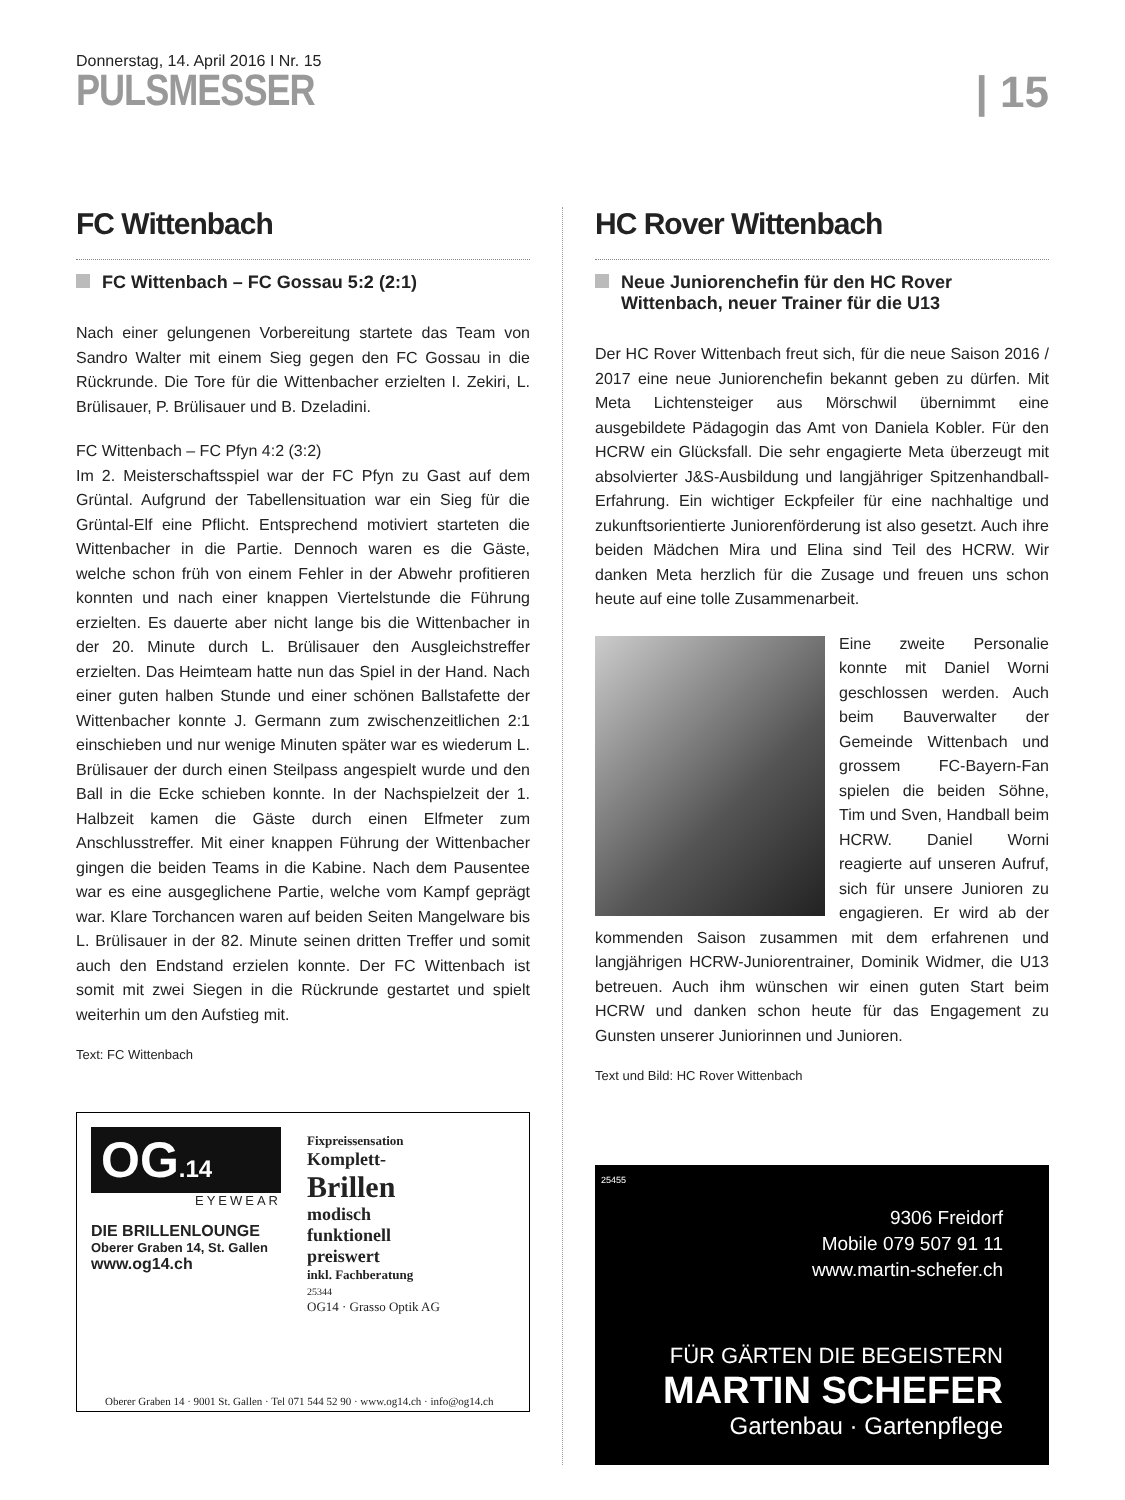Donnerstag, 14. April 2016 I Nr. 15
PULSMESSER
| 15
FC Wittenbach
FC Wittenbach – FC Gossau 5:2 (2:1)
Nach einer gelungenen Vorbereitung startete das Team von Sandro Walter mit einem Sieg gegen den FC Gossau in die Rückrunde. Die Tore für die Wittenbacher erzielten I. Zekiri, L. Brülisauer, P. Brülisauer und B. Dzeladini.
FC Wittenbach – FC Pfyn 4:2 (3:2)
Im 2. Meisterschaftsspiel war der FC Pfyn zu Gast auf dem Grüntal. Aufgrund der Tabellensituation war ein Sieg für die Grüntal-Elf eine Pflicht. Entsprechend motiviert starteten die Wittenbacher in die Partie. Dennoch waren es die Gäste, welche schon früh von einem Fehler in der Abwehr profitieren konnten und nach einer knappen Viertelstunde die Führung erzielten. Es dauerte aber nicht lange bis die Wittenbacher in der 20. Minute durch L. Brülisauer den Ausgleichstreffer erzielten. Das Heimteam hatte nun das Spiel in der Hand. Nach einer guten halben Stunde und einer schönen Ballstafette der Wittenbacher konnte J. Germann zum zwischenzeitlichen 2:1 einschieben und nur wenige Minuten später war es wiederum L. Brülisauer der durch einen Steilpass angespielt wurde und den Ball in die Ecke schieben konnte. In der Nachspielzeit der 1. Halbzeit kamen die Gäste durch einen Elfmeter zum Anschlusstreffer. Mit einer knappen Führung der Wittenbacher gingen die beiden Teams in die Kabine. Nach dem Pausentee war es eine ausgeglichene Partie, welche vom Kampf geprägt war. Klare Torchancen waren auf beiden Seiten Mangelware bis L. Brülisauer in der 82. Minute seinen dritten Treffer und somit auch den Endstand erzielen konnte. Der FC Wittenbach ist somit mit zwei Siegen in die Rückrunde gestartet und spielt weiterhin um den Aufstieg mit.
Text: FC Wittenbach
OG.14
EYEWEAR
DIE BRILLENLOUNGE
Oberer Graben 14, St. Gallen
www.og14.ch
Fixpreissensation
Komplett-
Brillen
modisch
funktionell
preiswert
inkl. Fachberatung
25344
OG14 · Grasso Optik AG
Oberer Graben 14 · 9001 St. Gallen · Tel 071 544 52 90 · www.og14.ch · info@og14.ch
HC Rover Wittenbach
Neue Juniorenchefin für den HC Rover Wittenbach, neuer Trainer für die U13
Der HC Rover Wittenbach freut sich, für die neue Saison 2016 / 2017 eine neue Juniorenchefin bekannt geben zu dürfen. Mit Meta Lichtensteiger aus Mörschwil übernimmt eine ausgebildete Pädagogin das Amt von Daniela Kobler. Für den HCRW ein Glücksfall. Die sehr engagierte Meta überzeugt mit absolvierter J&S-Ausbildung und langjähriger Spitzenhandball-Erfahrung. Ein wichtiger Eckpfeiler für eine nachhaltige und zukunftsorientierte Juniorenförderung ist also gesetzt. Auch ihre beiden Mädchen Mira und Elina sind Teil des HCRW. Wir danken Meta herzlich für die Zusage und freuen uns schon heute auf eine tolle Zusammenarbeit.
Eine zweite Personalie konnte mit Daniel Worni geschlossen werden. Auch beim Bauverwalter der Gemeinde Wittenbach und grossem FC-Bayern-Fan spielen die beiden Söhne, Tim und Sven, Handball beim HCRW. Daniel Worni reagierte auf unseren Aufruf, sich für unsere Junioren zu engagieren. Er wird ab der kommenden Saison zusammen mit dem erfahrenen und langjährigen HCRW-Juniorentrainer, Dominik Widmer, die U13 betreuen. Auch ihm wünschen wir einen guten Start beim HCRW und danken schon heute für das Engagement zu Gunsten unserer Juniorinnen und Junioren.
Text und Bild: HC Rover Wittenbach
25455
9306 Freidorf
Mobile 079 507 91 11
www.martin-schefer.ch
FÜR GÄRTEN DIE BEGEISTERN
MARTIN SCHEFER
Gartenbau · Gartenpflege